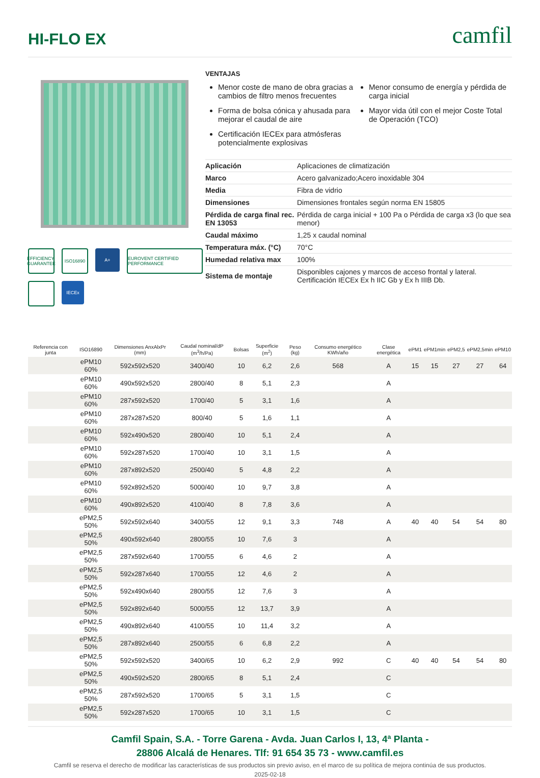HI-FLO EX
camfil
EFFICIENCY GUARANTEE
ISO16890
A+
EUROVENT CERTIFIED PERFORMANCE
IECEx
VENTAJAS
Menor coste de mano de obra gracias a cambios de filtro menos frecuentes
Forma de bolsa cónica y ahusada para mejorar el caudal de aire
Certificación IECEx para atmósferas potencialmente explosivas
Menor consumo de energía y pérdida de carga inicial
Mayor vida útil con el mejor Coste Total de Operación (TCO)
| Aplicación | Aplicaciones de climatización |
| Marco | Acero galvanizado;Acero inoxidable 304 |
| Media | Fibra de vidrio |
| Dimensiones | Dimensiones frontales según norma EN 15805 |
| Pérdida de carga final rec. EN 13053 | Pérdida de carga inicial + 100 Pa o Pérdida de carga x3 (lo que sea menor) |
| Caudal máximo | 1,25 x caudal nominal |
| Temperatura máx. (°C) | 70°C |
| Humedad relativa max | 100% |
| Sistema de montaje | Disponibles cajones y marcos de acceso frontal y lateral. Certificación IECEx Ex h IIC Gb y Ex h IIIB Db. |
| Referencia con junta | ISO16890 | Dimensiones AnxAlxPr (mm) | Caudal nominal/dP (m<sup>3</sup>/h/Pa) | Bolsas | Superficie (m<sup>2</sup>) | Peso (kg) | Consumo energético KWh/año | Clase energética | ePM1 | ePM1min | ePM2,5 | ePM2,5min | ePM10 |
| --- | --- | --- | --- | --- | --- | --- | --- | --- | --- | --- | --- | --- | --- |
| | ePM10 60% | 592x592x520 | 3400/40 | 10 | 6,2 | 2,6 | 568 | A | 15 | 15 | 27 | 27 | 64 |
| | ePM10 60% | 490x592x520 | 2800/40 | 8 | 5,1 | 2,3 | | A | | | | | |
| | ePM10 60% | 287x592x520 | 1700/40 | 5 | 3,1 | 1,6 | | A | | | | | |
| | ePM10 60% | 287x287x520 | 800/40 | 5 | 1,6 | 1,1 | | A | | | | | |
| | ePM10 60% | 592x490x520 | 2800/40 | 10 | 5,1 | 2,4 | | A | | | | | |
| | ePM10 60% | 592x287x520 | 1700/40 | 10 | 3,1 | 1,5 | | A | | | | | |
| | ePM10 60% | 287x892x520 | 2500/40 | 5 | 4,8 | 2,2 | | A | | | | | |
| | ePM10 60% | 592x892x520 | 5000/40 | 10 | 9,7 | 3,8 | | A | | | | | |
| | ePM10 60% | 490x892x520 | 4100/40 | 8 | 7,8 | 3,6 | | A | | | | | |
| | ePM2,5 50% | 592x592x640 | 3400/55 | 12 | 9,1 | 3,3 | 748 | A | 40 | 40 | 54 | 54 | 80 |
| | ePM2,5 50% | 490x592x640 | 2800/55 | 10 | 7,6 | 3 | | A | | | | | |
| | ePM2,5 50% | 287x592x640 | 1700/55 | 6 | 4,6 | 2 | | A | | | | | |
| | ePM2,5 50% | 592x287x640 | 1700/55 | 12 | 4,6 | 2 | | A | | | | | |
| | ePM2,5 50% | 592x490x640 | 2800/55 | 12 | 7,6 | 3 | | A | | | | | |
| | ePM2,5 50% | 592x892x640 | 5000/55 | 12 | 13,7 | 3,9 | | A | | | | | |
| | ePM2,5 50% | 490x892x640 | 4100/55 | 10 | 11,4 | 3,2 | | A | | | | | |
| | ePM2,5 50% | 287x892x640 | 2500/55 | 6 | 6,8 | 2,2 | | A | | | | | |
| | ePM2,5 50% | 592x592x520 | 3400/65 | 10 | 6,2 | 2,9 | 992 | C | 40 | 40 | 54 | 54 | 80 |
| | ePM2,5 50% | 490x592x520 | 2800/65 | 8 | 5,1 | 2,4 | | C | | | | | |
| | ePM2,5 50% | 287x592x520 | 1700/65 | 5 | 3,1 | 1,5 | | C | | | | | |
| | ePM2,5 50% | 592x287x520 | 1700/65 | 10 | 3,1 | 1,5 | | C | | | | | |
Camfil Spain, S.A. - Torre Garena - Avda. Juan Carlos I, 13, 4ª Planta -
28806 Alcalá de Henares. Tlf: 91 654 35 73 - www.camfil.es
Camfil se reserva el derecho de modificar las características de sus productos sin previo aviso, en el marco de su política de mejora continúa de sus productos.
2025-02-18